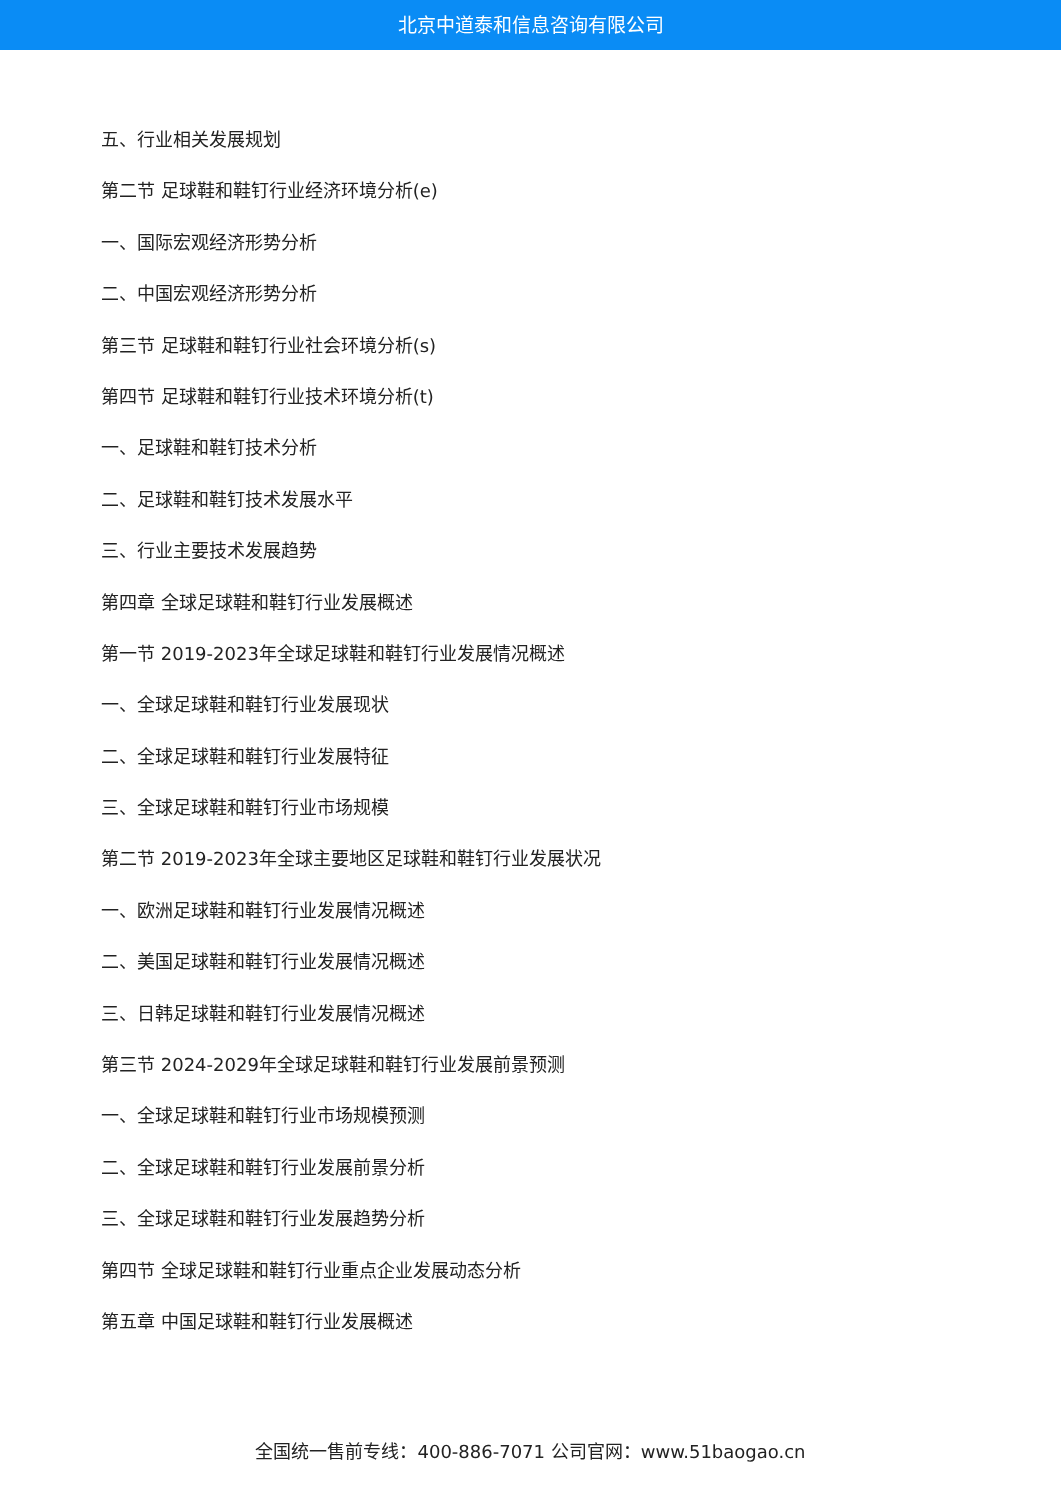北京中道泰和信息咨询有限公司
五、行业相关发展规划
第二节 足球鞋和鞋钉行业经济环境分析(e)
一、国际宏观经济形势分析
二、中国宏观经济形势分析
第三节 足球鞋和鞋钉行业社会环境分析(s)
第四节 足球鞋和鞋钉行业技术环境分析(t)
一、足球鞋和鞋钉技术分析
二、足球鞋和鞋钉技术发展水平
三、行业主要技术发展趋势
第四章 全球足球鞋和鞋钉行业发展概述
第一节 2019-2023年全球足球鞋和鞋钉行业发展情况概述
一、全球足球鞋和鞋钉行业发展现状
二、全球足球鞋和鞋钉行业发展特征
三、全球足球鞋和鞋钉行业市场规模
第二节 2019-2023年全球主要地区足球鞋和鞋钉行业发展状况
一、欧洲足球鞋和鞋钉行业发展情况概述
二、美国足球鞋和鞋钉行业发展情况概述
三、日韩足球鞋和鞋钉行业发展情况概述
第三节 2024-2029年全球足球鞋和鞋钉行业发展前景预测
一、全球足球鞋和鞋钉行业市场规模预测
二、全球足球鞋和鞋钉行业发展前景分析
三、全球足球鞋和鞋钉行业发展趋势分析
第四节 全球足球鞋和鞋钉行业重点企业发展动态分析
第五章 中国足球鞋和鞋钉行业发展概述
全国统一售前专线：400-886-7071 公司官网：www.51baogao.cn